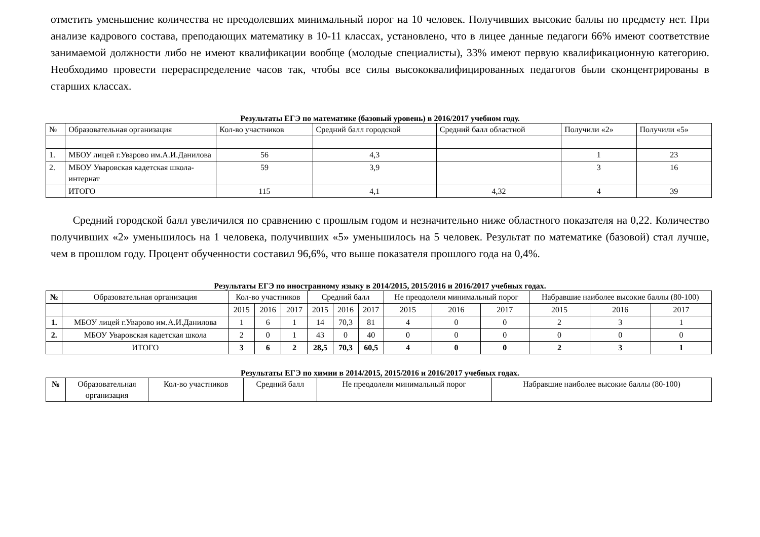отметить уменьшение количества не преодолевших минимальный порог на 10 человек. Получивших высокие баллы по предмету нет. При анализе кадрового состава, преподающих математику в 10-11 классах, установлено, что в лицее данные педагоги 66% имеют соответствие занимаемой должности либо не имеют квалификации вообще (молодые специалисты), 33% имеют первую квалификационную категорию. Необходимо провести перераспределение часов так, чтобы все силы высококвалифицированных педагогов были сконцентрированы в старших классах.
Результаты ЕГЭ по математике (базовый уровень) в 2016/2017 учебном году.
| № | Образовательная организация | Кол-во участников | Средний балл городской | Средний балл областной | Получили «2» | Получили «5» |
| --- | --- | --- | --- | --- | --- | --- |
| 1. | МБОУ лицей г.Уварово им.А.И.Данилова | 56 | 4,3 | | 1 | 23 |
| 2. | МБОУ Уваровская кадетская школа-интернат | 59 | 3,9 | | 3 | 16 |
| | ИТОГО | 115 | 4,1 | 4,32 | 4 | 39 |
Средний городской балл увеличился по сравнению с прошлым годом и незначительно ниже областного показателя на 0,22. Количество получивших «2» уменьшилось на 1 человека, получивших «5» уменьшилось на 5 человек. Результат по математике (базовой) стал лучше, чем в прошлом году. Процент обученности составил 96,6%, что выше показателя прошлого года на 0,4%.
Результаты ЕГЭ по иностранному языку в 2014/2015, 2015/2016 и 2016/2017 учебных годах.
| № | Образовательная организация | Кол-во участников | | | Средний балл | | | Не преодолели минимальный порог | | | Набравшие наиболее высокие баллы (80-100) | | |
| --- | --- | --- | --- | --- | --- | --- | --- | --- | --- | --- | --- | --- | --- |
| | | 2015 | 2016 | 2017 | 2015 | 2016 | 2017 | 2015 | 2016 | 2017 | 2015 | 2016 | 2017 |
| 1. | МБОУ лицей г.Уварово им.А.И.Данилова | 1 | 6 | 1 | 14 | 70,3 | 81 | 4 | 0 | 0 | 2 | 3 | 1 |
| 2. | МБОУ Уваровская кадетская школа | 2 | 0 | 1 | 43 | 0 | 40 | 0 | 0 | 0 | 0 | 0 | 0 |
| | ИТОГО | 3 | 6 | 2 | 28,5 | 70,3 | 60,5 | 4 | 0 | 0 | 2 | 3 | 1 |
Результаты ЕГЭ по химии в 2014/2015, 2015/2016 и 2016/2017 учебных годах.
| № | Образовательная организация | Кол-во участников | Средний балл | Не преодолели минимальный порог | Набравшие наиболее высокие баллы (80-100) |
| --- | --- | --- | --- | --- | --- |